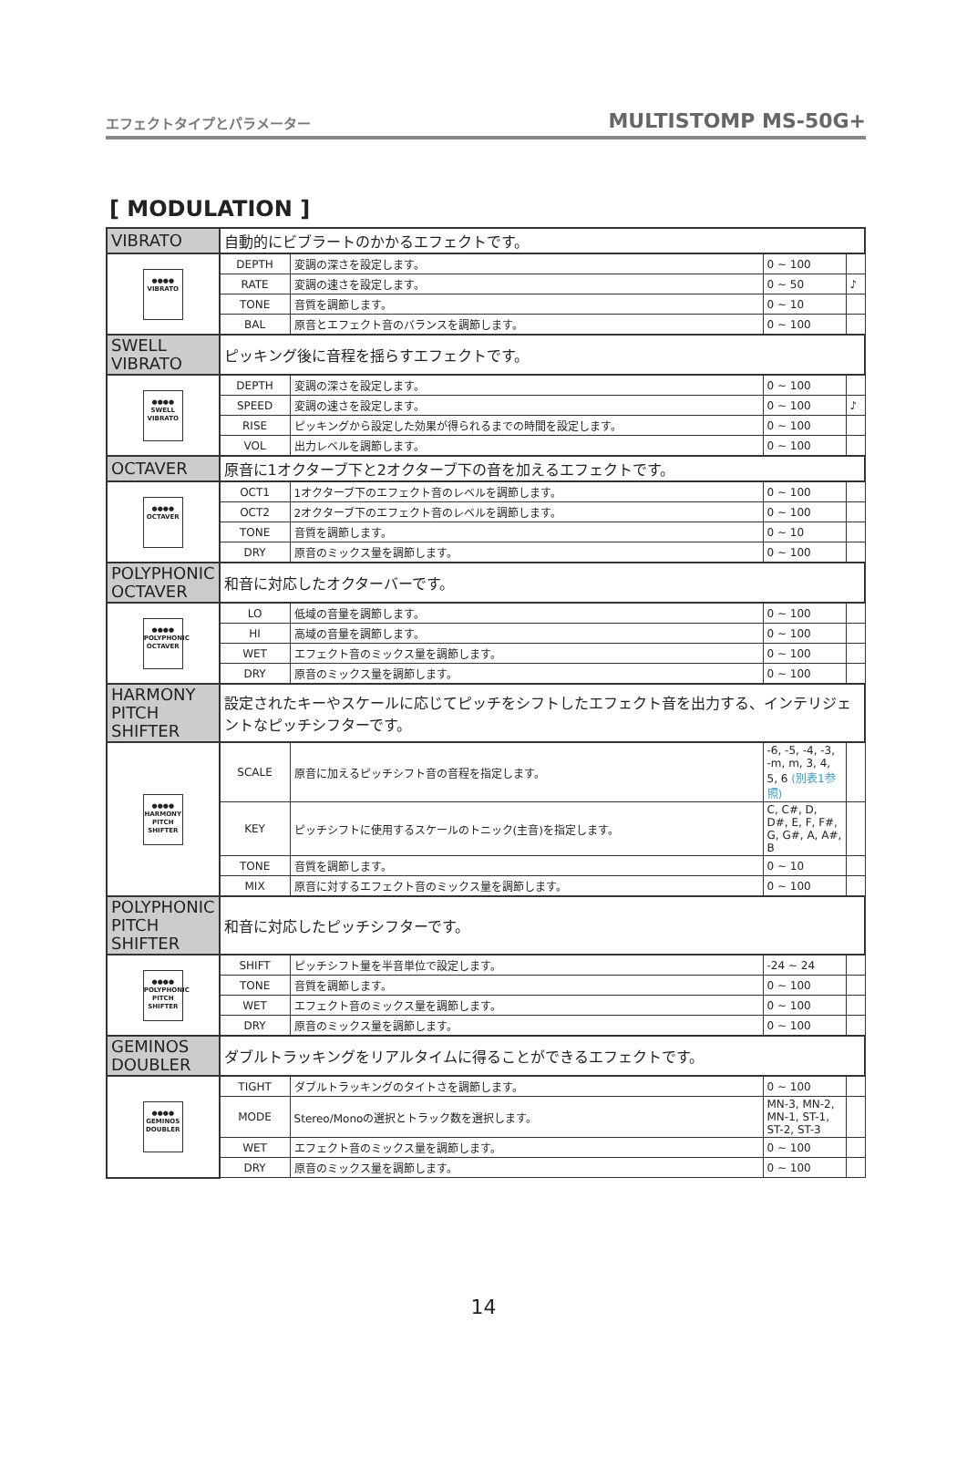エフェクトタイプとパラメーター MULTISTOMP MS-50G+
[ MODULATION ]
| VIBRATO | 自動的にビブラートのかかるエフェクトです。 | | | |
| ●●●● VIBRATO | DEPTH | 変調の深さを設定します。 | 0 ~ 100 | |
| | RATE | 変調の速さを設定します。 | 0 ~ 50 | ♪ |
| | TONE | 音質を調節します。 | 0 ~ 10 | |
| | BAL | 原音とエフェクト音のバランスを調節します。 | 0 ~ 100 | |
| SWELL VIBRATO | ピッキング後に音程を揺らすエフェクトです。 | | | |
| ●●●● SWELL VIBRATO | DEPTH | 変調の深さを設定します。 | 0 ~ 100 | |
| | SPEED | 変調の速さを設定します。 | 0 ~ 100 | ♪ |
| | RISE | ピッキングから設定した効果が得られるまでの時間を設定します。 | 0 ~ 100 | |
| | VOL | 出力レベルを調節します。 | 0 ~ 100 | |
| OCTAVER | 原音に1オクターブ下と2オクターブ下の音を加えるエフェクトです。 | | | |
| ●●●● OCTAVER | OCT1 | 1オクターブ下のエフェクト音のレベルを調節します。 | 0 ~ 100 | |
| | OCT2 | 2オクターブ下のエフェクト音のレベルを調節します。 | 0 ~ 100 | |
| | TONE | 音質を調節します。 | 0 ~ 10 | |
| | DRY | 原音のミックス量を調節します。 | 0 ~ 100 | |
| POLYPHONIC OCTAVER | 和音に対応したオクターバーです。 | | | |
| ●●●● POLYPHONIC OCTAVER | LO | 低域の音量を調節します。 | 0 ~ 100 | |
| | HI | 高域の音量を調節します。 | 0 ~ 100 | |
| | WET | エフェクト音のミックス量を調節します。 | 0 ~ 100 | |
| | DRY | 原音のミックス量を調節します。 | 0 ~ 100 | |
| HARMONY PITCH SHIFTER | 設定されたキーやスケールに応じてピッチをシフトしたエフェクト音を出力する、インテリジェントなピッチシフターです。 | | | |
| ●●●● HARMONY PITCH SHIFTER | SCALE | 原音に加えるピッチシフト音の音程を指定します。 | -6, -5, -4, -3, -m, m, 3, 4, 5, 6 (別表1参照) | |
| | KEY | ピッチシフトに使用するスケールのトニック(主音)を指定します。 | C, C#, D, D#, E, F, F#, G, G#, A, A#, B | |
| | TONE | 音質を調節します。 | 0 ~ 10 | |
| | MIX | 原音に対するエフェクト音のミックス量を調節します。 | 0 ~ 100 | |
| POLYPHONIC PITCH SHIFTER | 和音に対応したピッチシフターです。 | | | |
| ●●●● POLYPHONIC PITCH SHIFTER | SHIFT | ピッチシフト量を半音単位で設定します。 | -24 ~ 24 | |
| | TONE | 音質を調節します。 | 0 ~ 100 | |
| | WET | エフェクト音のミックス量を調節します。 | 0 ~ 100 | |
| | DRY | 原音のミックス量を調節します。 | 0 ~ 100 | |
| GEMINOS DOUBLER | ダブルトラッキングをリアルタイムに得ることができるエフェクトです。 | | | |
| ●●●● GEMINOS DOUBLER | TIGHT | ダブルトラッキングのタイトさを調節します。 | 0 ~ 100 | |
| | MODE | Stereo/Monoの選択とトラック数を選択します。 | MN-3, MN-2, MN-1, ST-1, ST-2, ST-3 | |
| | WET | エフェクト音のミックス量を調節します。 | 0 ~ 100 | |
| | DRY | 原音のミックス量を調節します。 | 0 ~ 100 | |
14